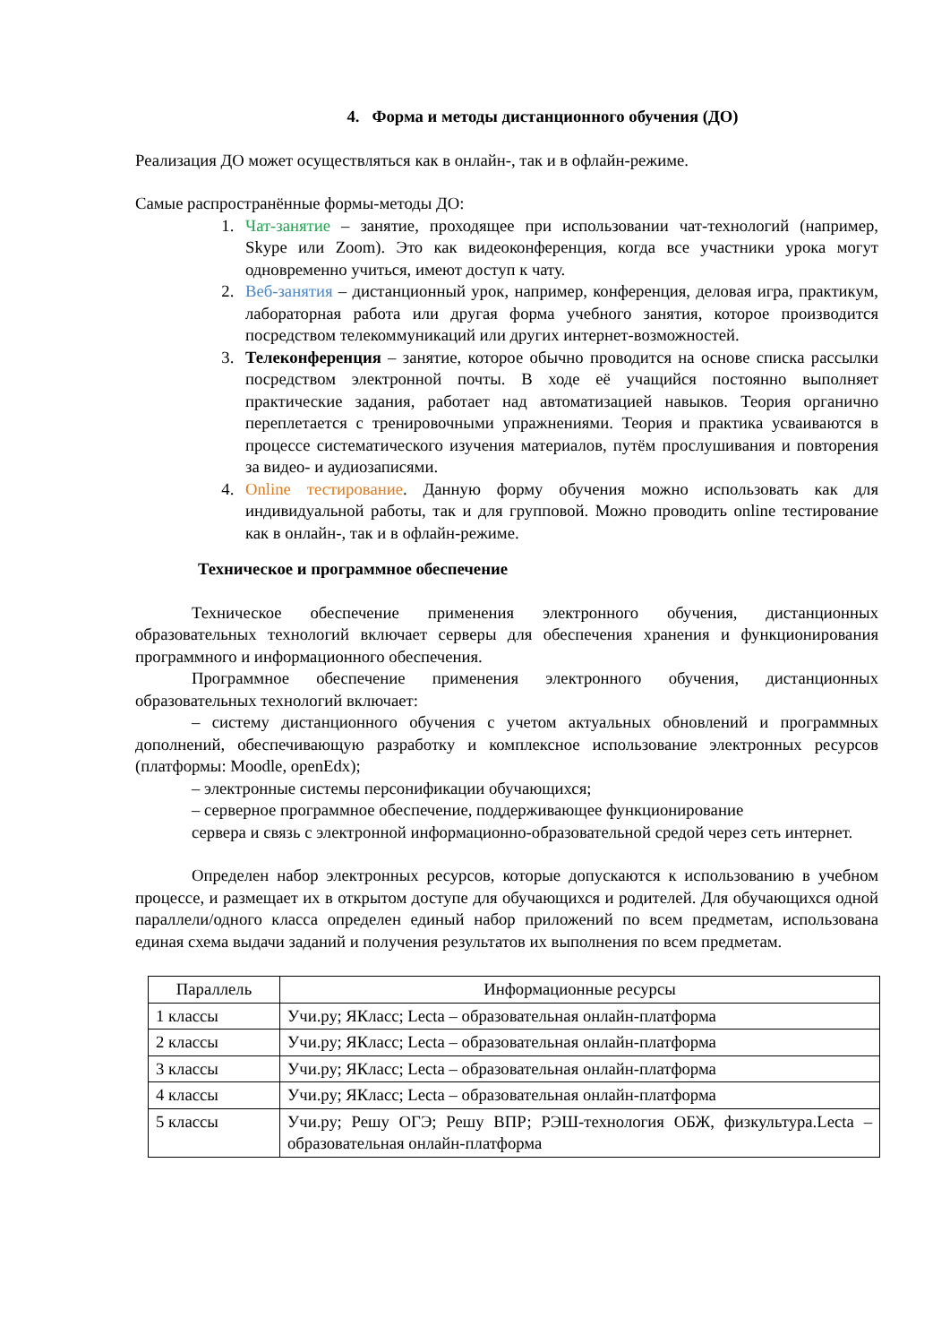4. Форма и методы дистанционного обучения (ДО)
Реализация ДО может осуществляться как в онлайн-, так и в офлайн-режиме.
Самые распространённые формы-методы ДО:
1. Чат-занятие – занятие, проходящее при использовании чат-технологий (например, Skype или Zoom). Это как видеоконференция, когда все участники урока могут одновременно учиться, имеют доступ к чату.
2. Веб-занятия – дистанционный урок, например, конференция, деловая игра, практикум, лабораторная работа или другая форма учебного занятия, которое производится посредством телекоммуникаций или других интернет-возможностей.
3. Телеконференция – занятие, которое обычно проводится на основе списка рассылки посредством электронной почты. В ходе её учащийся постоянно выполняет практические задания, работает над автоматизацией навыков. Теория органично переплетается с тренировочными упражнениями. Теория и практика усваиваются в процессе систематического изучения материалов, путём прослушивания и повторения за видео- и аудиозаписями.
4. Online тестирование. Данную форму обучения можно использовать как для индивидуальной работы, так и для групповой. Можно проводить online тестирование как в онлайн-, так и в офлайн-режиме.
Техническое и программное обеспечение
Техническое обеспечение применения электронного обучения, дистанционных образовательных технологий включает серверы для обеспечения хранения и функционирования программного и информационного обеспечения.
Программное обеспечение применения электронного обучения, дистанционных образовательных технологий включает:
– систему дистанционного обучения с учетом актуальных обновлений и программных дополнений, обеспечивающую разработку и комплексное использование электронных ресурсов (платформы: Moodle, openEdx);
– электронные системы персонификации обучающихся;
– серверное программное обеспечение, поддерживающее функционирование
сервера и связь с электронной информационно-образовательной средой через сеть интернет.
Определен набор электронных ресурсов, которые допускаются к использованию в учебном процессе, и размещает их в открытом доступе для обучающихся и родителей. Для обучающихся одной параллели/одного класса определен единый набор приложений по всем предметам, использована единая схема выдачи заданий и получения результатов их выполнения по всем предметам.
| Параллель | Информационные ресурсы |
| --- | --- |
| 1 классы | Учи.ру; ЯКласс; Lecta – образовательная онлайн-платформа |
| 2 классы | Учи.ру; ЯКласс; Lecta – образовательная онлайн-платформа |
| 3 классы | Учи.ру; ЯКласс; Lecta – образовательная онлайн-платформа |
| 4 классы | Учи.ру; ЯКласс; Lecta – образовательная онлайн-платформа |
| 5 классы | Учи.ру; Решу ОГЭ; Решу ВПР; РЭШ-технология ОБЖ, физкультура.Lecta – образовательная онлайн-платформа |